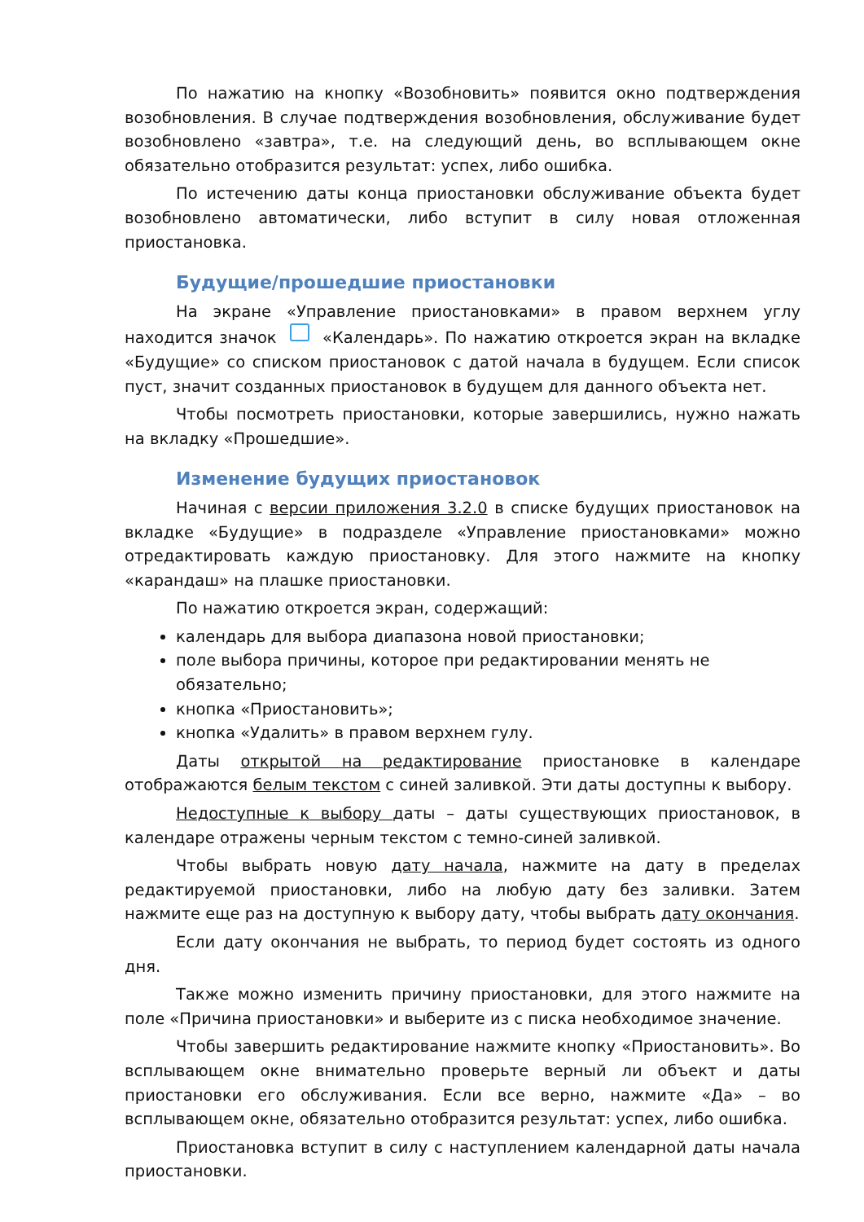По нажатию на кнопку «Возобновить» появится окно подтверждения возобновления. В случае подтверждения возобновления, обслуживание будет возобновлено «завтра», т.е. на следующий день, во всплывающем окне обязательно отобразится результат: успех, либо ошибка.
По истечению даты конца приостановки обслуживание объекта будет возобновлено автоматически, либо вступит в силу новая отложенная приостановка.
Будущие/прошедшие приостановки
На экране «Управление приостановками» в правом верхнем углу находится значок «Календарь». По нажатию откроется экран на вкладке «Будущие» со списком приостановок с датой начала в будущем. Если список пуст, значит созданных приостановок в будущем для данного объекта нет.
Чтобы посмотреть приостановки, которые завершились, нужно нажать на вкладку «Прошедшие».
Изменение будущих приостановок
Начиная с версии приложения 3.2.0 в списке будущих приостановок на вкладке «Будущие» в подразделе «Управление приостановками» можно отредактировать каждую приостановку. Для этого нажмите на кнопку «карандаш» на плашке приостановки.
По нажатию откроется экран, содержащий:
календарь для выбора диапазона новой приостановки;
поле выбора причины, которое при редактировании менять не обязательно;
кнопка «Приостановить»;
кнопка «Удалить» в правом верхнем гулу.
Даты открытой на редактирование приостановке в календаре отображаются белым текстом с синей заливкой. Эти даты доступны к выбору.
Недоступные к выбору даты – даты существующих приостановок, в календаре отражены черным текстом с темно-синей заливкой.
Чтобы выбрать новую дату начала, нажмите на дату в пределах редактируемой приостановки, либо на любую дату без заливки. Затем нажмите еще раз на доступную к выбору дату, чтобы выбрать дату окончания.
Если дату окончания не выбрать, то период будет состоять из одного дня.
Также можно изменить причину приостановки, для этого нажмите на поле «Причина приостановки» и выберите из с писка необходимое значение.
Чтобы завершить редактирование нажмите кнопку «Приостановить». Во всплывающем окне внимательно проверьте верный ли объект и даты приостановки его обслуживания. Если все верно, нажмите «Да» – во всплывающем окне, обязательно отобразится результат: успех, либо ошибка.
Приостановка вступит в силу с наступлением календарной даты начала приостановки.